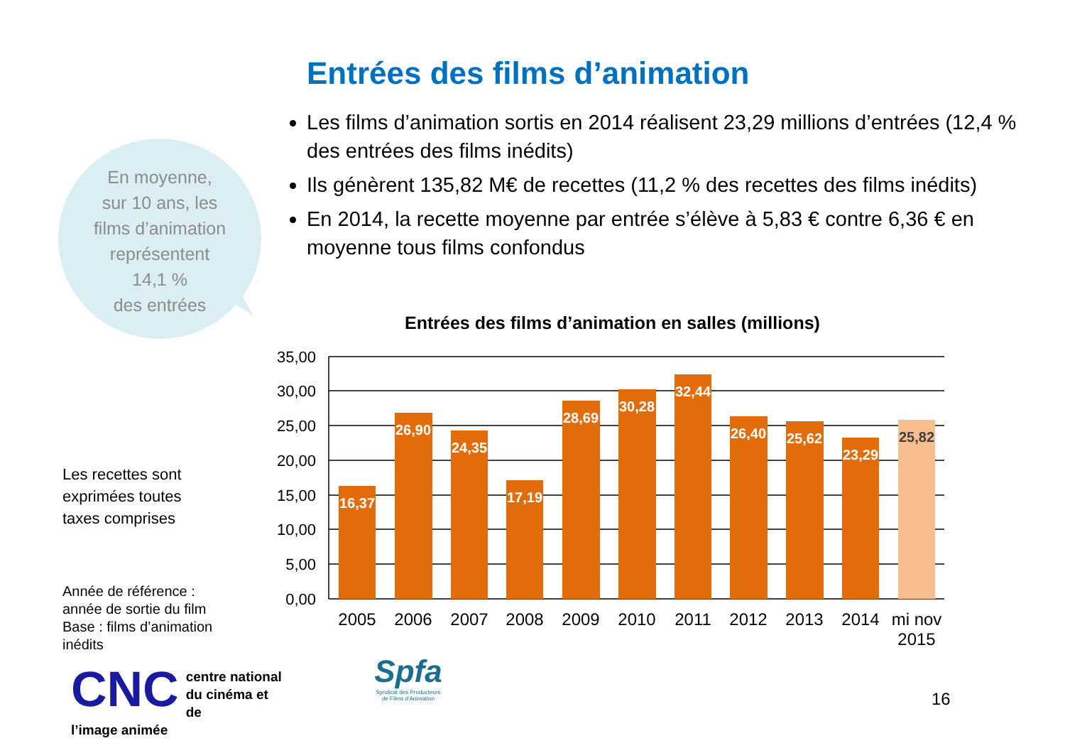Entrées des films d’animation
Les films d’animation sortis en 2014 réalisent 23,29 millions d’entrées (12,4 % des entrées des films inédits)
Ils génèrent 135,82 M€ de recettes (11,2 % des recettes des films inédits)
En 2014, la recette moyenne par entrée s’élève à 5,83 € contre 6,36 € en moyenne tous films confondus
En moyenne,
sur 10 ans, les
films d’animation
représentent
14,1 %
des entrées
Entrées des films d’animation en salles (millions)
35,00
30,00
25,00
20,00
15,00
10,00
5,00
0,00
16,37
26,90
24,35
17,19
28,69
30,28
32,44
26,40
25,62
23,29
25,82
2005
2006
2007
2008
2009
2010
2011
2012
2013
2014
mi nov
2015
Les recettes sont
exprimées toutes
taxes comprises
Année de référence :
année de sortie du film
Base : films d’animation
inédits
CNC centre national
du cinéma et de
l’image animée
Spfa
Syndicat des Producteurs
de Films d'Animation
16